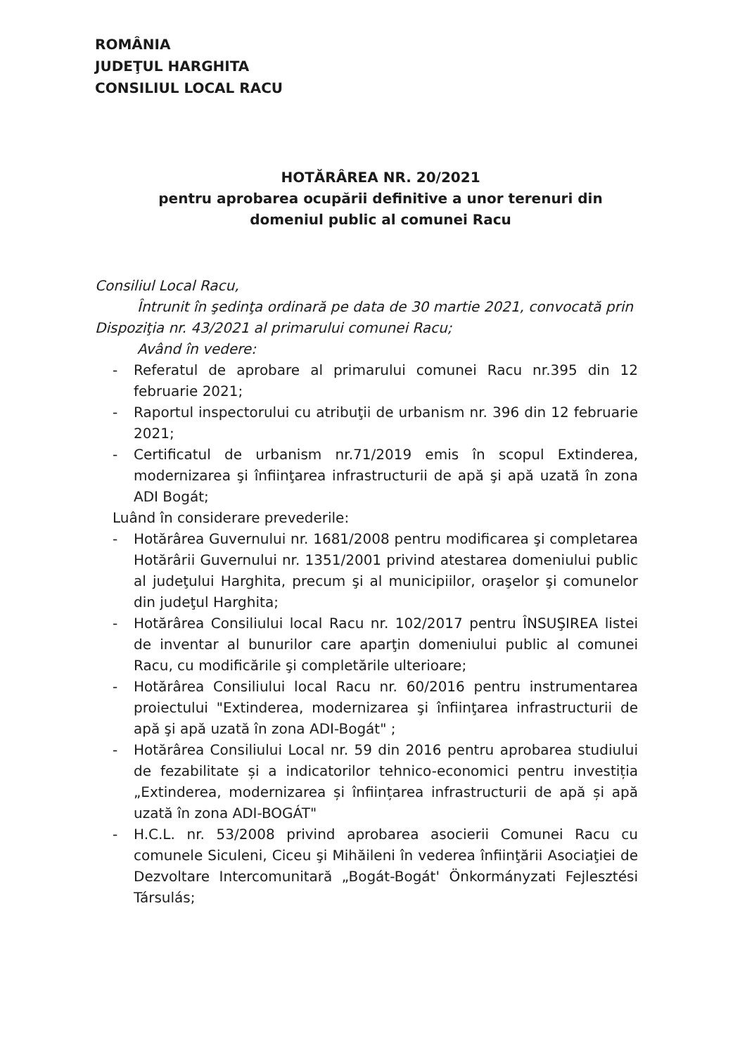ROMÂNIA
JUDEŢUL HARGHITA
CONSILIUL LOCAL RACU
HOTĂRÂREA NR. 20/2021
pentru aprobarea ocupării definitive a unor terenuri din domeniul public al comunei Racu
Consiliul Local Racu,
Întrunit în şedinţa ordinară pe data de 30 martie 2021, convocată prin Dispoziţia nr. 43/2021 al primarului comunei Racu;
Având în vedere:
- Referatul de aprobare al primarului comunei Racu nr.395 din 12 februarie 2021;
- Raportul inspectorului cu atribuţii de urbanism nr. 396 din 12 februarie 2021;
- Certificatul de urbanism nr.71/2019 emis în scopul Extinderea, modernizarea şi înfiinţarea infrastructurii de apă şi apă uzată în zona ADI Bogát;
Luând în considerare prevederile:
- Hotărârea Guvernului nr. 1681/2008 pentru modificarea şi completarea Hotărârii Guvernului nr. 1351/2001 privind atestarea domeniului public al judeţului Harghita, precum şi al municipiilor, oraşelor şi comunelor din judeţul Harghita;
- Hotărârea Consiliului local Racu nr. 102/2017 pentru ÎNSUŞIREA listei de inventar al bunurilor care aparţin domeniului public al comunei Racu, cu modificările şi completările ulterioare;
- Hotărârea Consiliului local Racu nr. 60/2016 pentru instrumentarea proiectului "Extinderea, modernizarea şi înfiinţarea infrastructurii de apă şi apă uzată în zona ADI-Bogát" ;
- Hotărârea Consiliului Local nr. 59 din 2016 pentru aprobarea studiului de fezabilitate și a indicatorilor tehnico-economici pentru investiția „Extinderea, modernizarea și înființarea infrastructurii de apă și apă uzată în zona ADI-BOGÁT"
- H.C.L. nr. 53/2008 privind aprobarea asocierii Comunei Racu cu comunele Siculeni, Ciceu şi Mihăileni în vederea înfiinţării Asociaţiei de Dezvoltare Intercomunitară „Bogát-Bogát' Önkormányzati Fejlesztési Társulás;